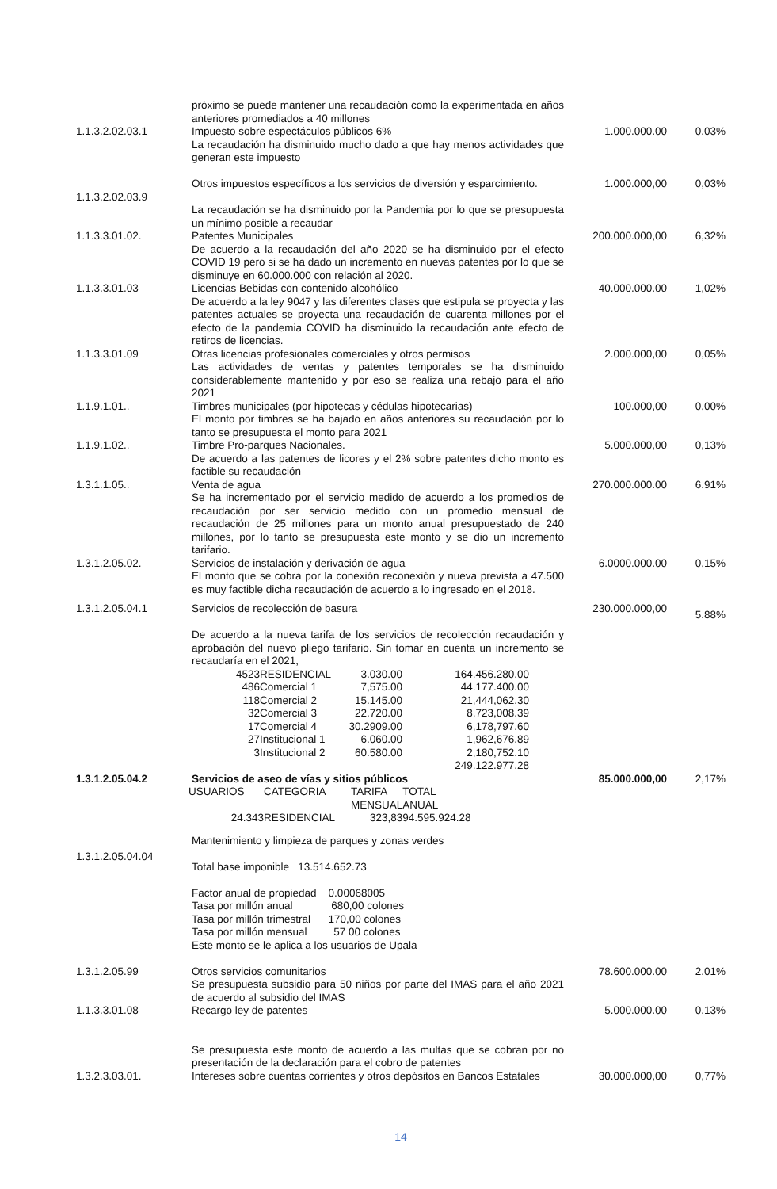| | próximo se puede mantener una recaudación como la experimentada en años anteriores promediados a 40 millones | | |
| 1.1.3.2.02.03.1 | Impuesto sobre espectáculos públicos 6% La recaudación ha disminuido mucho dado a que hay menos actividades que generan este impuesto | 1.000.000.00 | 0.03% |
| 1.1.3.2.02.03.9 | Otros impuestos específicos a los servicios de diversión y esparcimiento. La recaudación se ha disminuido por la Pandemia por lo que se presupuesta un mínimo posible a recaudar | 1.000.000,00 | 0,03% |
| 1.1.3.3.01.02. | Patentes Municipales De acuerdo a la recaudación del año 2020 se ha disminuido por el efecto COVID 19 pero si se ha dado un incremento en nuevas patentes por lo que se disminuye en 60.000.000 con relación al 2020. | 200.000.000,00 | 6,32% |
| 1.1.3.3.01.03 | Licencias Bebidas con contenido alcohólico De acuerdo a la ley 9047 y las diferentes clases que estipula se proyecta y las patentes actuales se proyecta una recaudación de cuarenta millones por el efecto de la pandemia COVID ha disminuido la recaudación ante efecto de retiros de licencias. | 40.000.000.00 | 1,02% |
| 1.1.3.3.01.09 | Otras licencias profesionales comerciales y otros permisos Las actividades de ventas y patentes temporales se ha disminuido considerablemente mantenido y por eso se realiza una rebajo para el año 2021 | 2.000.000,00 | 0,05% |
| 1.1.9.1.01.. | Timbres municipales (por hipotecas y cédulas hipotecarias) El monto por timbres se ha bajado en años anteriores su recaudación por lo tanto se presupuesta el monto para 2021 | 100.000,00 | 0,00% |
| 1.1.9.1.02.. | Timbre Pro-parques Nacionales. De acuerdo a las patentes de licores y el 2% sobre patentes dicho monto es factible su recaudación | 5.000.000,00 | 0,13% |
| 1.3.1.1.05.. | Venta de agua Se ha incrementado por el servicio medido de acuerdo a los promedios de recaudación por ser servicio medido con un promedio mensual de recaudación de 25 millones para un monto anual presupuestado de 240 millones, por lo tanto se presupuesta este monto y se dio un incremento tarifario. | 270.000.000.00 | 6.91% |
| 1.3.1.2.05.02. | Servicios de instalación y derivación de agua El monto que se cobra por la conexión reconexión y nueva prevista a 47.500 es muy factible dicha recaudación de acuerdo a lo ingresado en el 2018. | 6.0000.000.00 | 0,15% |
| 1.3.1.2.05.04.1 | Servicios de recolección de basura De acuerdo a la nueva tarifa de los servicios de recolección recaudación y aprobación del nuevo pliego tarifario. Sin tomar en cuenta un incremento se recaudaría en el 2021, / 4523 / RESIDENCIAL / 3.030.00 / 164.456.280.00 / / 486 / Comercial 1 / 7,575.00 / 44.177.400.00 / / 118 / Comercial 2 / 15.145.00 / 21,444,062.30 / / 32 / Comercial 3 / 22.720.00 / 8,723,008.39 / / 17 / Comercial 4 / 30.2909.00 / 6,178,797.60 / / 27 / Institucional 1 / 6.060.00 / 1,962,676.89 / / 3 / Institucional 2 / 60.580.00 / 2,180,752.10 / / / / / 249.122.977.28 / | 230.000.000,00 | 5.88% |
| 1.3.1.2.05.04.2 | Servicios de aseo de vías y sitios públicos / USUARIOS / CATEGORIA / TARIFA MENSUAL / TOTAL ANUAL / / 24.343 / RESIDENCIAL / 323,83 / 94.595.924.28 / | 85.000.000,00 | 2,17% |
| 1.3.1.2.05.04.04 | Mantenimiento y limpieza de parques y zonas verdes Total base imponible 13.514.652.73 Factor anual de propiedad 0.00068005 Tasa por millón anual 680,00 colones Tasa por millón trimestral 170,00 colones Tasa por millón mensual 57 00 colones Este monto se le aplica a los usuarios de Upala | | |
| 1.3.1.2.05.99 | Otros servicios comunitarios Se presupuesta subsidio para 50 niños por parte del IMAS para el año 2021 de acuerdo al subsidio del IMAS | 78.600.000.00 | 2.01% |
| 1.1.3.3.01.08 | Recargo ley de patentes Se presupuesta este monto de acuerdo a las multas que se cobran por no presentación de la declaración para el cobro de patentes | 5.000.000.00 | 0.13% |
| 1.3.2.3.03.01. | Intereses sobre cuentas corrientes y otros depósitos en Bancos Estatales | 30.000.000,00 | 0,77% |
14